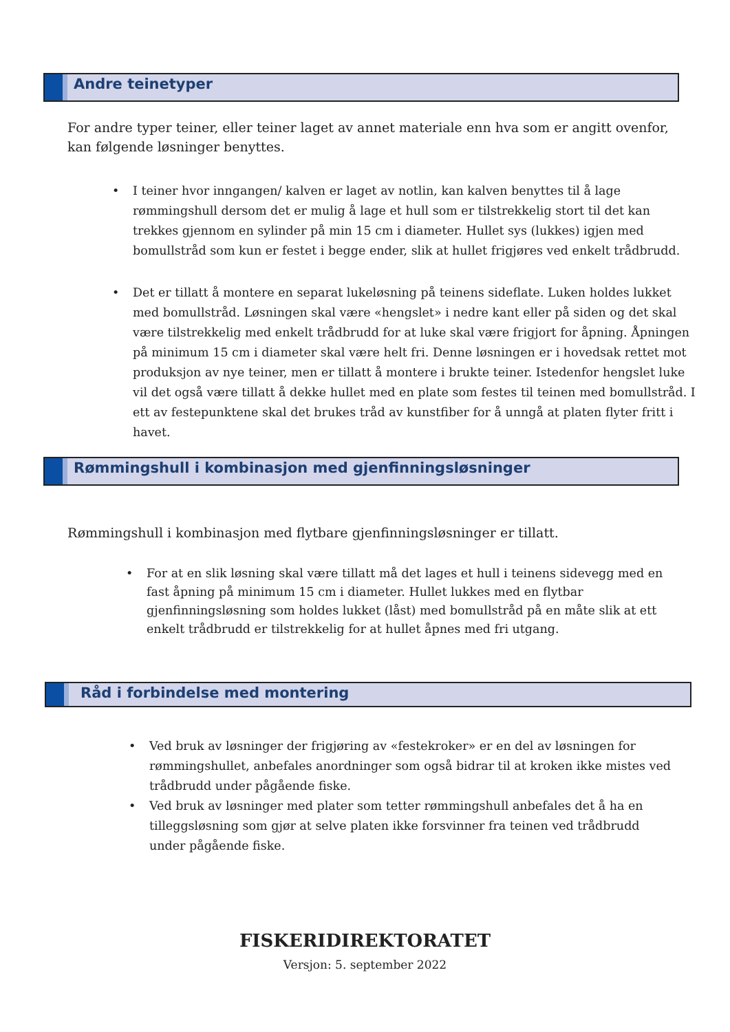Andre teinetyper
For andre typer teiner, eller teiner laget av annet materiale enn hva som er angitt ovenfor, kan følgende løsninger benyttes.
• I teiner hvor inngangen/ kalven er laget av notlin, kan kalven benyttes til å lage rømmingshull dersom det er mulig å lage et hull som er tilstrekkelig stort til det kan trekkes gjennom en sylinder på min 15 cm i diameter. Hullet sys (lukkes) igjen med bomullstråd som kun er festet i begge ender, slik at hullet frigjøres ved enkelt trådbrudd.
• Det er tillatt å montere en separat lukeløsning på teinens sideflate. Luken holdes lukket med bomullstråd. Løsningen skal være «hengslet» i nedre kant eller på siden og det skal være tilstrekkelig med enkelt trådbrudd for at luke skal være frigjort for åpning. Åpningen på minimum 15 cm i diameter skal være helt fri. Denne løsningen er i hovedsak rettet mot produksjon av nye teiner, men er tillatt å montere i brukte teiner. Istedenfor hengslet luke vil det også være tillatt å dekke hullet med en plate som festes til teinen med bomullstråd. I ett av festepunktene skal det brukes tråd av kunstfiber for å unngå at platen flyter fritt i havet.
Rømmingshull i kombinasjon med gjenfinningsløsninger
Rømmingshull i kombinasjon med flytbare gjenfinningsløsninger er tillatt.
• For at en slik løsning skal være tillatt må det lages et hull i teinens sidevegg med en fast åpning på minimum 15 cm i diameter. Hullet lukkes med en flytbar gjenfinningsløsning som holdes lukket (låst) med bomullstråd på en måte slik at ett enkelt trådbrudd er tilstrekkelig for at hullet åpnes med fri utgang.
Råd i forbindelse med montering
• Ved bruk av løsninger der frigjøring av «festekroker» er en del av løsningen for rømmingshullet, anbefales anordninger som også bidrar til at kroken ikke mistes ved trådbrudd under pågående fiske.
• Ved bruk av løsninger med plater som tetter rømmingshull anbefales det å ha en tilleggsløsning som gjør at selve platen ikke forsvinner fra teinen ved trådbrudd under pågående fiske.
FISKERIDIREKTORATET
Versjon: 5. september 2022